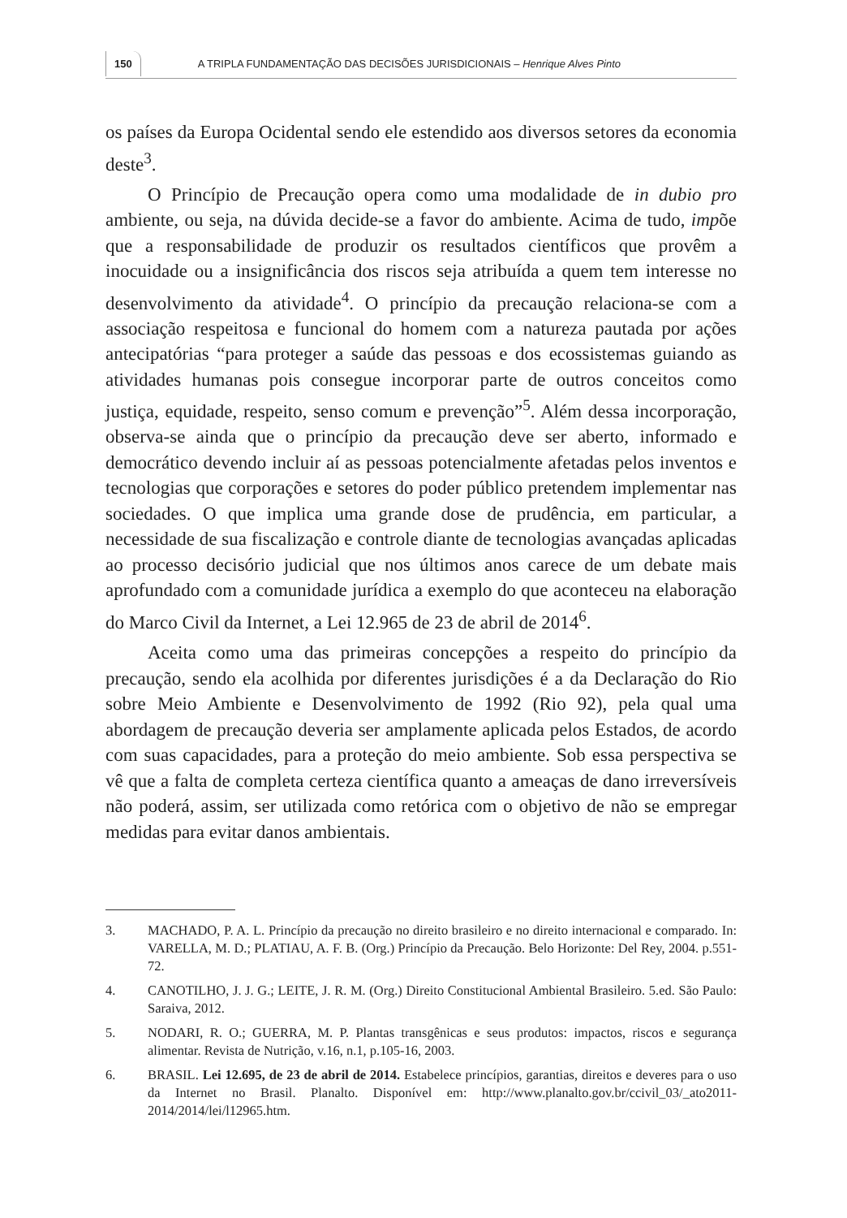150 A TRIPLA FUNDAMENTAÇÃO DAS DECISÕES JURISDICIONAIS – Henrique Alves Pinto
os países da Europa Ocidental sendo ele estendido aos diversos setores da economia deste<sup>3</sup>.
O Princípio de Precaução opera como uma modalidade de in dubio pro ambiente, ou seja, na dúvida decide-se a favor do ambiente. Acima de tudo, impõe que a responsabilidade de produzir os resultados científicos que provêm a inocuidade ou a insignificância dos riscos seja atribuída a quem tem interesse no desenvolvimento da atividade<sup>4</sup>. O princípio da precaução relaciona-se com a associação respeitosa e funcional do homem com a natureza pautada por ações antecipatórias “para proteger a saúde das pessoas e dos ecossistemas guiando as atividades humanas pois consegue incorporar parte de outros conceitos como justiça, equidade, respeito, senso comum e prevenção”<sup>5</sup>. Além dessa incorporação, observa-se ainda que o princípio da precaução deve ser aberto, informado e democrático devendo incluir aí as pessoas potencialmente afetadas pelos inventos e tecnologias que corporações e setores do poder público pretendem implementar nas sociedades. O que implica uma grande dose de prudência, em particular, a necessidade de sua fiscalização e controle diante de tecnologias avançadas aplicadas ao processo decisório judicial que nos últimos anos carece de um debate mais aprofundado com a comunidade jurídica a exemplo do que aconteceu na elaboração do Marco Civil da Internet, a Lei 12.965 de 23 de abril de 2014<sup>6</sup>.
Aceita como uma das primeiras concepções a respeito do princípio da precaução, sendo ela acolhida por diferentes jurisdições é a da Declaração do Rio sobre Meio Ambiente e Desenvolvimento de 1992 (Rio 92), pela qual uma abordagem de precaução deveria ser amplamente aplicada pelos Estados, de acordo com suas capacidades, para a proteção do meio ambiente. Sob essa perspectiva se vê que a falta de completa certeza científica quanto a ameaças de dano irreversíveis não poderá, assim, ser utilizada como retórica com o objetivo de não se empregar medidas para evitar danos ambientais.
3. MACHADO, P. A. L. Princípio da precaução no direito brasileiro e no direito internacional e comparado. In: VARELLA, M. D.; PLATIAU, A. F. B. (Org.) Princípio da Precaução. Belo Horizonte: Del Rey, 2004. p.551-72.
4. CANOTILHO, J. J. G.; LEITE, J. R. M. (Org.) Direito Constitucional Ambiental Brasileiro. 5.ed. São Paulo: Saraiva, 2012.
5. NODARI, R. O.; GUERRA, M. P. Plantas transgênicas e seus produtos: impactos, riscos e segurança alimentar. Revista de Nutrição, v.16, n.1, p.105-16, 2003.
6. BRASIL. Lei 12.695, de 23 de abril de 2014. Estabelece princípios, garantias, direitos e deveres para o uso da Internet no Brasil. Planalto. Disponível em: http://www.planalto.gov.br/ccivil_03/_ato2011-2014/2014/lei/l12965.htm.